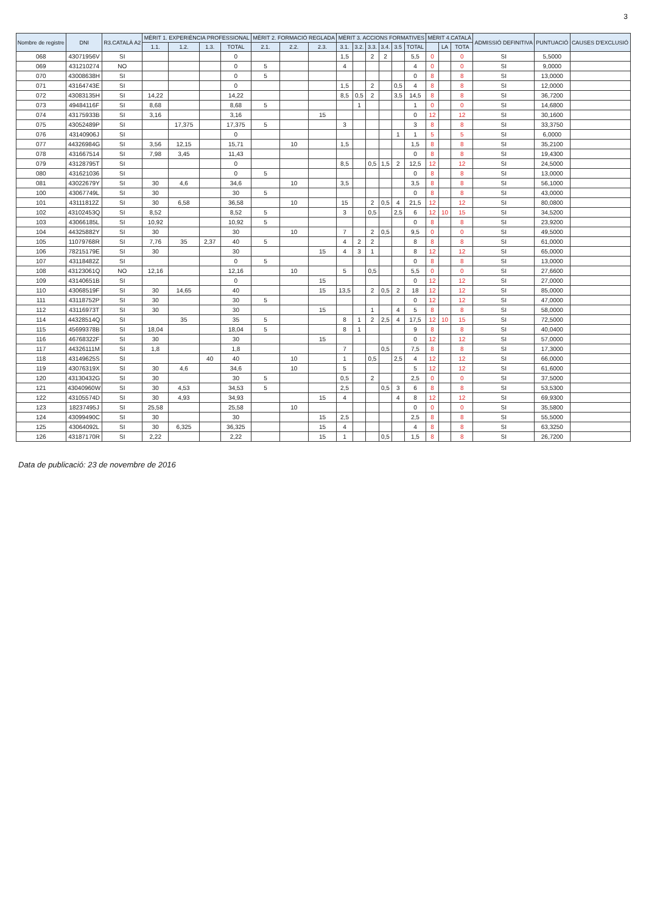3
| Nombre de registre | DNI | R3.CATALÀ A2 | MÈRIT 1. EXPERIÈNCIA PROFESSIONAL | | | | MÈRIT 2. FORMACIÓ REGLADA | | | MÈRIT 3. ACCIONS FORMATIVES | | | | | | MÈRIT 4.CATALÀ | | | ADMISSIÓ DEFINITIVA | PUNTUACIÓ | CAUSES D'EXCLUSIÓ |
| --- | --- | --- | --- | --- | --- | --- | --- | --- | --- | --- | --- | --- | --- | --- | --- | --- | --- | --- | --- | --- | --- |
| | | | 1.1. | 1.2. | 1.3. | TOTAL | 2.1. | 2.2. | 2.3. | 3.1. | 3.2. | 3.3. | 3.4. | 3.5 | TOTAL | | LA | TOTA | | | |
| 068 | 43071956V | SI | | | | 0 | | | | 1,5 | | 2 | 2 | | 5,5 | 0 | | 0 | SI | 5,5000 | |
| 069 | 431210274 | NO | | | | 0 | 5 | | | 4 | | | | | 4 | 0 | | 0 | SI | 9,0000 | |
| 070 | 43008638H | SI | | | | 0 | 5 | | | | | | | | 0 | 8 | | 8 | SI | 13,0000 | |
| 071 | 43164743E | SI | | | | 0 | | | | 1,5 | | 2 | | 0,5 | 4 | 8 | | 8 | SI | 12,0000 | |
| 072 | 43083135H | SI | 14,22 | | | 14,22 | | | | 8,5 | 0,5 | 2 | | 3,5 | 14,5 | 8 | | 8 | SI | 36,7200 | |
| 073 | 49484116F | SI | 8,68 | | | 8,68 | 5 | | | | 1 | | | | 1 | 0 | | 0 | SI | 14,6800 | |
| 074 | 43175933B | SI | 3,16 | | | 3,16 | | | 15 | | | | | | 0 | 12 | | 12 | SI | 30,1600 | |
| 075 | 43052489P | SI | | 17,375 | | 17,375 | 5 | | | 3 | | | | | 3 | 8 | | 8 | SI | 33,3750 | |
| 076 | 43140906J | SI | | | | 0 | | | | | | | | 1 | 1 | 5 | | 5 | SI | 6,0000 | |
| 077 | 44326984G | SI | 3,56 | 12,15 | | 15,71 | | 10 | | 1,5 | | | | | 1,5 | 8 | | 8 | SI | 35,2100 | |
| 078 | 431667514 | SI | 7,98 | 3,45 | | 11,43 | | | | | | | | | 0 | 8 | | 8 | SI | 19,4300 | |
| 079 | 43128795T | SI | | | | 0 | | | | 8,5 | | 0,5 | 1,5 | 2 | 12,5 | 12 | | 12 | SI | 24,5000 | |
| 080 | 431621036 | SI | | | | 0 | 5 | | | | | | | | 0 | 8 | | 8 | SI | 13,0000 | |
| 081 | 43022679Y | SI | 30 | 4,6 | | 34,6 | | 10 | | 3,5 | | | | | 3,5 | 8 | | 8 | SI | 56,1000 | |
| 100 | 43067749L | SI | 30 | | | 30 | 5 | | | | | | | | 0 | 8 | | 8 | SI | 43,0000 | |
| 101 | 43111812Z | SI | 30 | 6,58 | | 36,58 | | 10 | | 15 | | 2 | 0,5 | 4 | 21,5 | 12 | | 12 | SI | 80,0800 | |
| 102 | 43102453Q | SI | 8,52 | | | 8,52 | 5 | | | 3 | | 0,5 | | 2,5 | 6 | 12 | 10 | 15 | SI | 34,5200 | |
| 103 | 43066185L | SI | 10,92 | | | 10,92 | 5 | | | | | | | | 0 | 8 | | 8 | SI | 23,9200 | |
| 104 | 44325882Y | SI | 30 | | | 30 | | 10 | | 7 | | 2 | 0,5 | | 9,5 | 0 | | 0 | SI | 49,5000 | |
| 105 | 11079768R | SI | 7,76 | 35 | 2,37 | 40 | 5 | | | 4 | 2 | 2 | | | 8 | 8 | | 8 | SI | 61,0000 | |
| 106 | 78215179E | SI | 30 | | | 30 | | | 15 | 4 | 3 | 1 | | | 8 | 12 | | 12 | SI | 65,0000 | |
| 107 | 43118482Z | SI | | | | 0 | 5 | | | | | | | | 0 | 8 | | 8 | SI | 13,0000 | |
| 108 | 43123061Q | NO | 12,16 | | | 12,16 | | 10 | | 5 | | 0,5 | | | 5,5 | 0 | | 0 | SI | 27,6600 | |
| 109 | 43140651B | SI | | | | 0 | | | 15 | | | | | | 0 | 12 | | 12 | SI | 27,0000 | |
| 110 | 43068519F | SI | 30 | 14,65 | | 40 | | | 15 | 13,5 | | 2 | 0,5 | 2 | 18 | 12 | | 12 | SI | 85,0000 | |
| 111 | 43118752P | SI | 30 | | | 30 | 5 | | | | | | | | 0 | 12 | | 12 | SI | 47,0000 | |
| 112 | 43116973T | SI | 30 | | | 30 | | | 15 | | | 1 | | 4 | 5 | 8 | | 8 | SI | 58,0000 | |
| 114 | 44328514Q | SI | | 35 | | 35 | 5 | | | 8 | 1 | 2 | 2,5 | 4 | 17,5 | 12 | 10 | 15 | SI | 72,5000 | |
| 115 | 45699378B | SI | 18,04 | | | 18,04 | 5 | | | 8 | 1 | | | | 9 | 8 | | 8 | SI | 40,0400 | |
| 116 | 46768322F | SI | 30 | | | 30 | | | 15 | | | | | | 0 | 12 | | 12 | SI | 57,0000 | |
| 117 | 44326111M | SI | 1,8 | | | 1,8 | | | | 7 | | | 0,5 | | 7,5 | 8 | | 8 | SI | 17,3000 | |
| 118 | 43149625S | SI | | | 40 | 40 | | 10 | | 1 | | 0,5 | | 2,5 | 4 | 12 | | 12 | SI | 66,0000 | |
| 119 | 43076319X | SI | 30 | 4,6 | | 34,6 | | 10 | | 5 | | | | | 5 | 12 | | 12 | SI | 61,6000 | |
| 120 | 43130432G | SI | 30 | | | 30 | 5 | | | 0,5 | | 2 | | | 2,5 | 0 | | 0 | SI | 37,5000 | |
| 121 | 43040960W | SI | 30 | 4,53 | | 34,53 | 5 | | | 2,5 | | | 0,5 | 3 | 6 | 8 | | 8 | SI | 53,5300 | |
| 122 | 43105574D | SI | 30 | 4,93 | | 34,93 | | | 15 | 4 | | | | 4 | 8 | 12 | | 12 | SI | 69,9300 | |
| 123 | 18237495J | SI | 25,58 | | | 25,58 | | 10 | | | | | | | 0 | 0 | | 0 | SI | 35,5800 | |
| 124 | 43099490C | SI | 30 | | | 30 | | | 15 | 2,5 | | | | | 2,5 | 8 | | 8 | SI | 55,5000 | |
| 125 | 43064092L | SI | 30 | 6,325 | | 36,325 | | | 15 | 4 | | | | | 4 | 8 | | 8 | SI | 63,3250 | |
| 126 | 43187170R | SI | 2,22 | | | 2,22 | | | 15 | 1 | | | 0,5 | | 1,5 | 8 | | 8 | SI | 26,7200 | |
Data de publicació: 23 de novembre de 2016